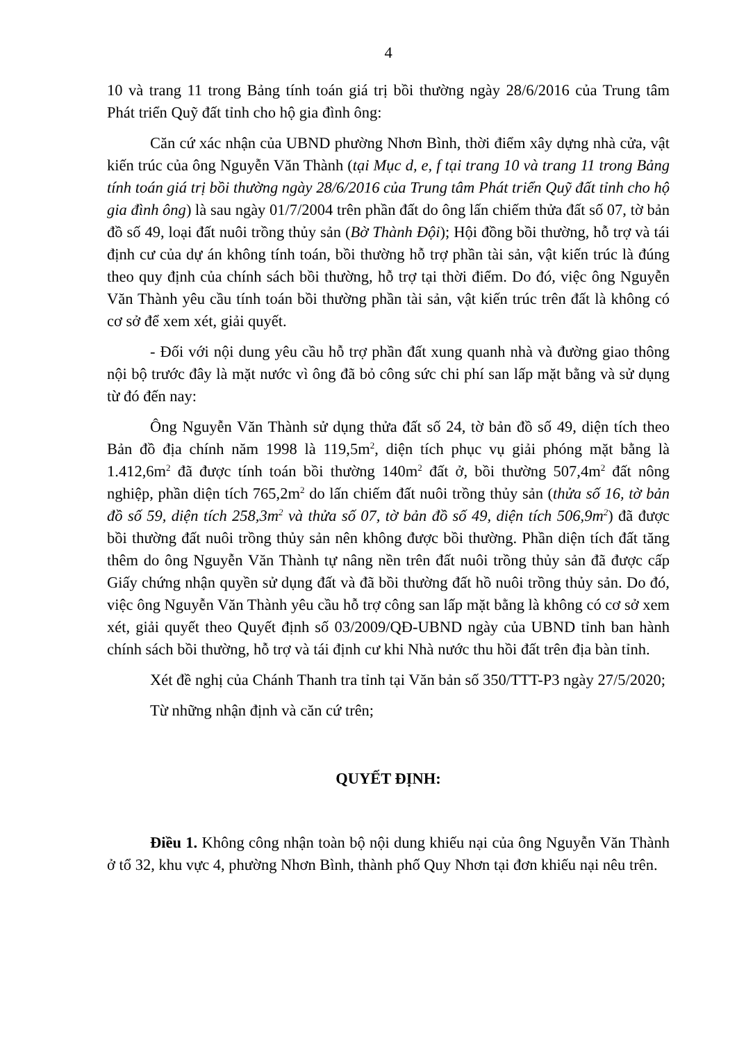4
10 và trang 11 trong Bảng tính toán giá trị bồi thường ngày 28/6/2016 của Trung tâm Phát triển Quỹ đất tỉnh cho hộ gia đình ông:
Căn cứ xác nhận của UBND phường Nhơn Bình, thời điểm xây dựng nhà cửa, vật kiến trúc của ông Nguyễn Văn Thành (tại Mục d, e, f tại trang 10 và trang 11 trong Bảng tính toán giá trị bồi thường ngày 28/6/2016 của Trung tâm Phát triển Quỹ đất tỉnh cho hộ gia đình ông) là sau ngày 01/7/2004 trên phần đất do ông lấn chiếm thửa đất số 07, tờ bản đồ số 49, loại đất nuôi trồng thủy sản (Bờ Thành Đội); Hội đồng bồi thường, hỗ trợ và tái định cư của dự án không tính toán, bồi thường hỗ trợ phần tài sản, vật kiến trúc là đúng theo quy định của chính sách bồi thường, hỗ trợ tại thời điểm. Do đó, việc ông Nguyễn Văn Thành yêu cầu tính toán bồi thường phần tài sản, vật kiến trúc trên đất là không có cơ sở để xem xét, giải quyết.
- Đối với nội dung yêu cầu hỗ trợ phần đất xung quanh nhà và đường giao thông nội bộ trước đây là mặt nước vì ông đã bỏ công sức chi phí san lấp mặt bằng và sử dụng từ đó đến nay:
Ông Nguyễn Văn Thành sử dụng thửa đất số 24, tờ bản đồ số 49, diện tích theo Bản đồ địa chính năm 1998 là 119,5m<sup>2</sup>, diện tích phục vụ giải phóng mặt bằng là 1.412,6m<sup>2</sup> đã được tính toán bồi thường 140m<sup>2</sup> đất ở, bồi thường 507,4m<sup>2</sup> đất nông nghiệp, phần diện tích 765,2m<sup>2</sup> do lấn chiếm đất nuôi trồng thủy sản (thửa số 16, tờ bản đồ số 59, diện tích 258,3m<sup>2</sup> và thửa số 07, tờ bản đồ số 49, diện tích 506,9m<sup>2</sup>) đã được bồi thường đất nuôi trồng thủy sản nên không được bồi thường. Phần diện tích đất tăng thêm do ông Nguyễn Văn Thành tự nâng nền trên đất nuôi trồng thủy sản đã được cấp Giấy chứng nhận quyền sử dụng đất và đã bồi thường đất hồ nuôi trồng thủy sản. Do đó, việc ông Nguyễn Văn Thành yêu cầu hỗ trợ công san lấp mặt bằng là không có cơ sở xem xét, giải quyết theo Quyết định số 03/2009/QĐ-UBND ngày của UBND tỉnh ban hành chính sách bồi thường, hỗ trợ và tái định cư khi Nhà nước thu hồi đất trên địa bàn tỉnh.
Xét đề nghị của Chánh Thanh tra tỉnh tại Văn bản số 350/TTT-P3 ngày 27/5/2020;
Từ những nhận định và căn cứ trên;
QUYẾT ĐỊNH:
Điều 1. Không công nhận toàn bộ nội dung khiếu nại của ông Nguyễn Văn Thành ở tổ 32, khu vực 4, phường Nhơn Bình, thành phố Quy Nhơn tại đơn khiếu nại nêu trên.